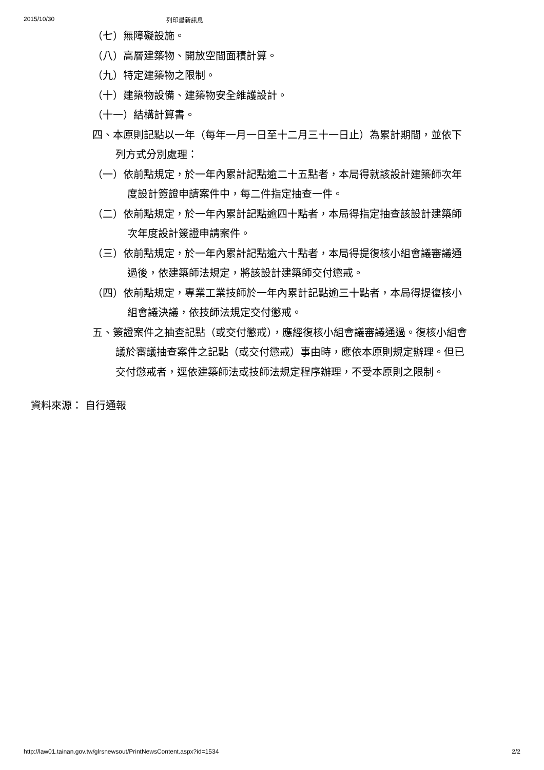2015/10/30 列印最新訊息
（七）無障礙設施。
（八）高層建築物、開放空間面積計算。
（九）特定建築物之限制。
（十）建築物設備、建築物安全維護設計。
（十一）結構計算書。
四、本原則記點以一年（每年一月一日至十二月三十一日止）為累計期間，並依下列方式分別處理：
（一）依前點規定，於一年內累計記點逾二十五點者，本局得就該設計建築師次年度設計簽證申請案件中，每二件指定抽查一件。
（二）依前點規定，於一年內累計記點逾四十點者，本局得指定抽查該設計建築師次年度設計簽證申請案件。
（三）依前點規定，於一年內累計記點逾六十點者，本局得提復核小組會議審議通過後，依建築師法規定，將該設計建築師交付懲戒。
（四）依前點規定，專業工業技師於一年內累計記點逾三十點者，本局得提復核小組會議決議，依技師法規定交付懲戒。
五、簽證案件之抽查記點（或交付懲戒），應經復核小組會議審議通過。復核小組會議於審議抽查案件之記點（或交付懲戒）事由時，應依本原則規定辦理。但已交付懲戒者，逕依建築師法或技師法規定程序辦理，不受本原則之限制。
資料來源： 自行通報
http://law01.tainan.gov.tw/glrsnewsout/PrintNewsContent.aspx?id=1534 2/2